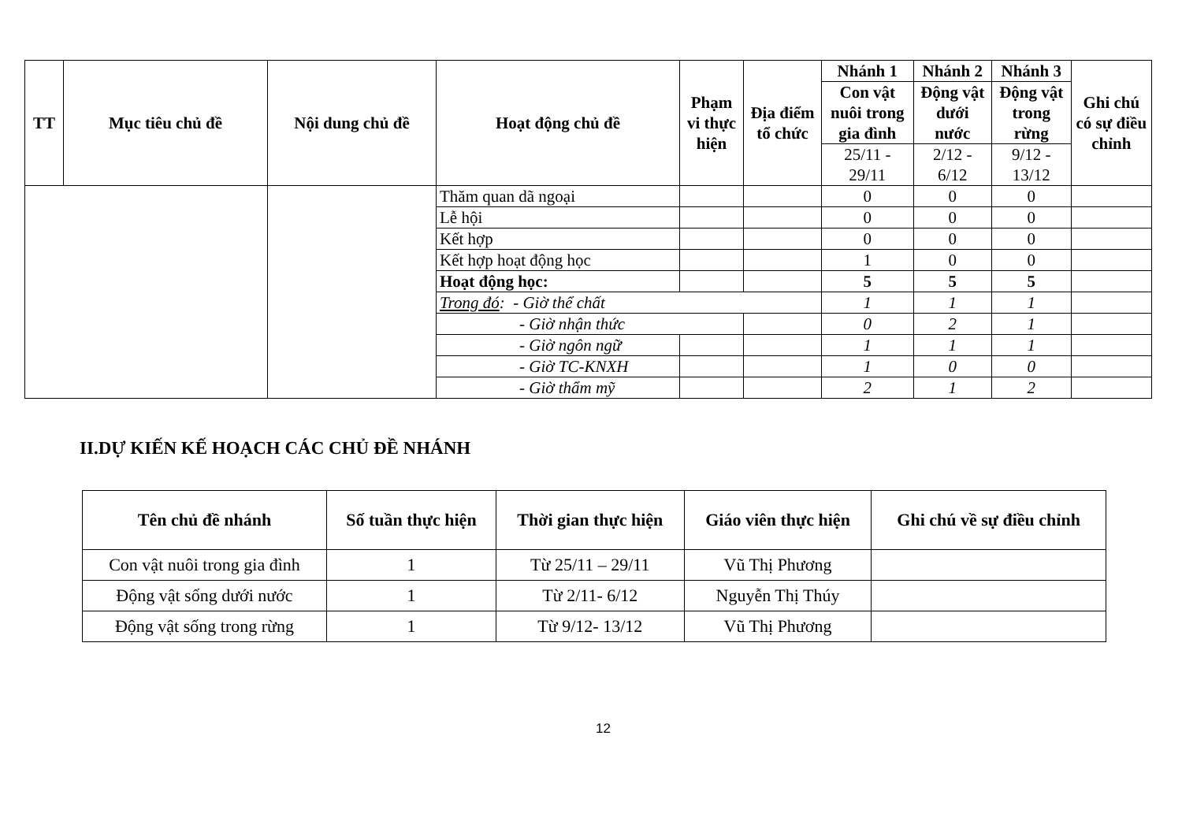| TT | Mục tiêu chủ đề | Nội dung chủ đề | Hoạt động chủ đề | Phạm vi thực hiện | Địa điểm tổ chức | Nhánh 1 | Nhánh 2 | Nhánh 3 | Ghi chú có sự điều chỉnh |
| --- | --- | --- | --- | --- | --- | --- | --- | --- | --- |
| | | | | | | Con vật nuôi trong gia đình | Động vật dưới nước | Động vật trong rừng | |
| | | | | | | 25/11 - 29/11 | 2/12 - 6/12 | 9/12 - 13/12 | |
| | | | Thăm quan dã ngoại | | | 0 | 0 | 0 | |
| | | | Lễ hội | | | 0 | 0 | 0 | |
| | | | Kết hợp | | | 0 | 0 | 0 | |
| | | | Kết hợp hoạt động học | | | 1 | 0 | 0 | |
| | | | Hoạt động học: | | | 5 | 5 | 5 | |
| | | | Trong đó : - Giờ thể chất | | | 1 | 1 | 1 | |
| | | | - Giờ nhận thức | | | 0 | 2 | 1 | |
| | | | - Giờ ngôn ngữ | | | 1 | 1 | 1 | |
| | | | - Giờ TC-KNXH | | | 1 | 0 | 0 | |
| | | | - Giờ thẩm mỹ | | | 2 | 1 | 2 | |
II.DỰ KIẾN KẾ HOẠCH CÁC CHỦ ĐỀ NHÁNH
| Tên chủ đề nhánh | Số tuần thực hiện | Thời gian thực hiện | Giáo viên thực hiện | Ghi chú về sự điều chỉnh |
| --- | --- | --- | --- | --- |
| Con vật nuôi trong gia đình | 1 | Từ 25/11 – 29/11 | Vũ Thị Phương | |
| Động vật sống dưới nước | 1 | Từ 2/11- 6/12 | Nguyễn Thị Thúy | |
| Động vật sống trong rừng | 1 | Từ 9/12- 13/12 | Vũ Thị Phương | |
12